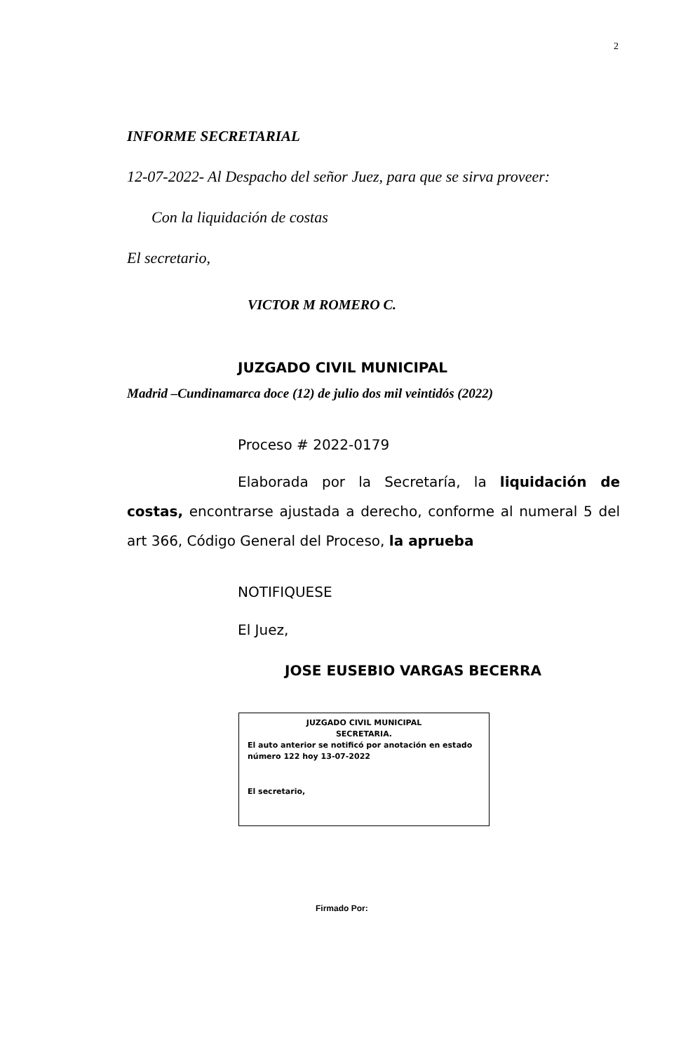2
INFORME SECRETARIAL
12-07-2022- Al Despacho del señor Juez, para que se sirva proveer:
Con la liquidación de costas
El secretario,
VICTOR M ROMERO C.
JUZGADO CIVIL MUNICIPAL
Madrid –Cundinamarca doce (12) de julio dos mil veintidós (2022)
Proceso # 2022-0179
Elaborada por la Secretaría, la liquidación de costas, encontrarse ajustada a derecho, conforme al numeral 5 del art 366, Código General del Proceso, la aprueba
NOTIFIQUESE
El Juez,
JOSE EUSEBIO VARGAS BECERRA
JUZGADO CIVIL MUNICIPAL
SECRETARIA.
El auto anterior se notificó por anotación en estado número 122 hoy 13-07-2022
El secretario,
Firmado Por: